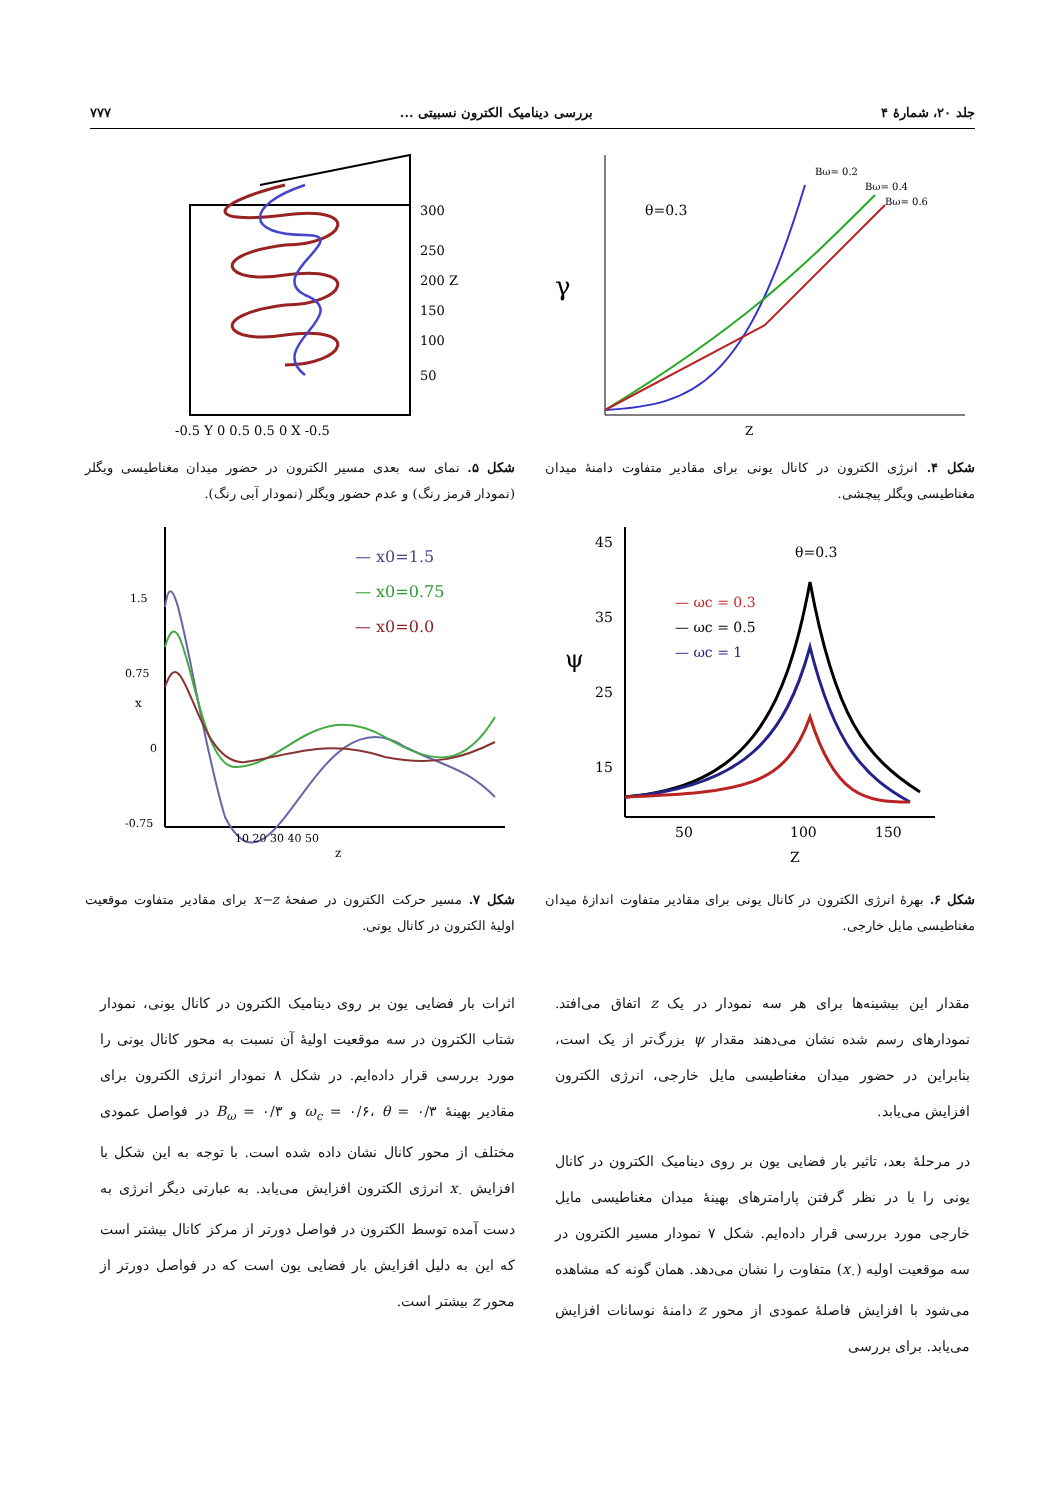جلد ۲۰، شمارهٔ ۴ بررسی دینامیک الکترون نسبیتی ... ۷۷۷
γ
θ=0.3
Bω= 0.2
Bω= 0.4
Bω= 0.6
Z
300
250
200 Z
150
100
50
-0.5 Y 0 0.5 0.5 0 X -0.5
شکل ۴. انرژی الکترون در کانال یونی برای مقادیر متفاوت دامنهٔ میدان مغناطیسی ویگلر پیچشی.
شکل ۵. نمای سه بعدی مسیر الکترون در حضور میدان مغناطیسی ویگلر (نمودار قرمز رنگ) و عدم حضور ویگلر (نمودار آبی رنگ).
45
35
25
15
ψ
θ=0.3
— ωc = 0.3
— ωc = 0.5
— ωc = 1
50
100
150
Z
1.5
0.75
0
-0.75
x
— x0=1.5
— x0=0.75
— x0=0.0
10 20 30 40 50
z
شکل ۶. بهرهٔ انرژی الکترون در کانال یونی برای مقادیر متفاوت اندازهٔ میدان مغناطیسی مایل خارجی.
شکل ۷. مسیر حرکت الکترون در صفحهٔ x−z برای مقادیر متفاوت موقعیت اولیهٔ الکترون در کانال یونی.
مقدار این بیشینه‌ها برای هر سه نمودار در یک z اتفاق می‌افتد. نمودارهای رسم شده نشان می‌دهند مقدار ψ بزرگ‌تر از یک است، بنابراین در حضور میدان مغناطیسی مایل خارجی، انرژی الکترون افزایش می‌یابد.
در مرحلهٔ بعد، تاثیر بار فضایی یون بر روی دینامیک الکترون در کانال یونی را با در نظر گرفتن پارامترهای بهینهٔ میدان مغناطیسی مایل خارجی مورد بررسی قرار داده‌ایم. شکل ۷ نمودار مسیر الکترون در سه موقعیت اولیه (x<sub>۰</sub>) متفاوت را نشان می‌دهد. همان گونه که مشاهده می‌شود با افزایش فاصلهٔ عمودی از محور z دامنهٔ نوسانات افزایش می‌یابد. برای بررسی
اثرات بار فضایی یون بر روی دینامیک الکترون در کانال یونی، نمودار شتاب الکترون در سه موقعیت اولیهٔ آن نسبت به محور کانال یونی را مورد بررسی قرار داده‌ایم. در شکل ۸ نمودار انرژی الکترون برای مقادیر بهینهٔ ω<sub>c</sub> = ۰/۶، θ = ۰/۳ و B<sub>ω</sub> = ۰/۳ در فواصل عمودی مختلف از محور کانال نشان داده شده است. با توجه به این شکل با افزایش x<sub>۰</sub> انرژی الکترون افزایش می‌یابد. به عبارتی دیگر انرژی به دست آمده توسط الکترون در فواصل دورتر از مرکز کانال بیشتر است که این به دلیل افزایش بار فضایی یون است که در فواصل دورتر از محور z بیشتر است.